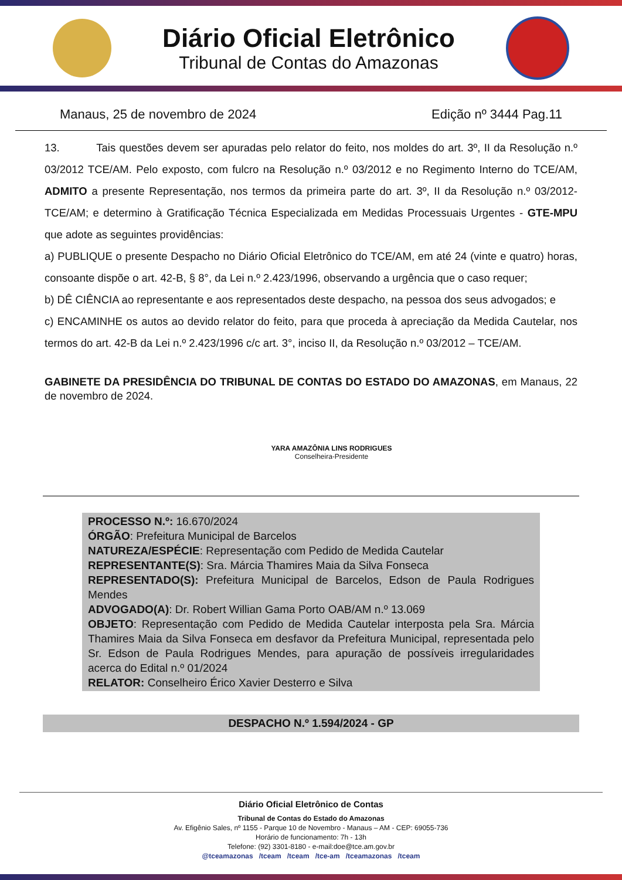Diário Oficial Eletrônico
Tribunal de Contas do Amazonas
Manaus, 25 de novembro de 2024 Edição nº 3444 Pag.11
13. Tais questões devem ser apuradas pelo relator do feito, nos moldes do art. 3º, II da Resolução n.º 03/2012 TCE/AM. Pelo exposto, com fulcro na Resolução n.º 03/2012 e no Regimento Interno do TCE/AM, ADMITO a presente Representação, nos termos da primeira parte do art. 3º, II da Resolução n.º 03/2012-TCE/AM; e determino à Gratificação Técnica Especializada em Medidas Processuais Urgentes - GTE-MPU que adote as seguintes providências:
a) PUBLIQUE o presente Despacho no Diário Oficial Eletrônico do TCE/AM, em até 24 (vinte e quatro) horas, consoante dispõe o art. 42-B, § 8°, da Lei n.º 2.423/1996, observando a urgência que o caso requer;
b) DÊ CIÊNCIA ao representante e aos representados deste despacho, na pessoa dos seus advogados; e
c) ENCAMINHE os autos ao devido relator do feito, para que proceda à apreciação da Medida Cautelar, nos termos do art. 42-B da Lei n.º 2.423/1996 c/c art. 3°, inciso II, da Resolução n.º 03/2012 – TCE/AM.
GABINETE DA PRESIDÊNCIA DO TRIBUNAL DE CONTAS DO ESTADO DO AMAZONAS, em Manaus, 22 de novembro de 2024.
YARA AMAZÔNIA LINS RODRIGUES
Conselheira-Presidente
PROCESSO N.º: 16.670/2024
ÓRGÃO: Prefeitura Municipal de Barcelos
NATUREZA/ESPÉCIE: Representação com Pedido de Medida Cautelar
REPRESENTANTE(S): Sra. Márcia Thamires Maia da Silva Fonseca
REPRESENTADO(S): Prefeitura Municipal de Barcelos, Edson de Paula Rodrigues Mendes
ADVOGADO(A): Dr. Robert Willian Gama Porto OAB/AM n.º 13.069
OBJETO: Representação com Pedido de Medida Cautelar interposta pela Sra. Márcia Thamires Maia da Silva Fonseca em desfavor da Prefeitura Municipal, representada pelo Sr. Edson de Paula Rodrigues Mendes, para apuração de possíveis irregularidades acerca do Edital n.º 01/2024
RELATOR: Conselheiro Érico Xavier Desterro e Silva
DESPACHO N.º 1.594/2024 - GP
Diário Oficial Eletrônico de Contas
Tribunal de Contas do Estado do Amazonas
Av. Efigênio Sales, nº 1155 - Parque 10 de Novembro - Manaus – AM - CEP: 69055-736
Horário de funcionamento: 7h - 13h
Telefone: (92) 3301-8180 - e-mail:doe@tce.am.gov.br
@tceamazonas /tceam /tceam /tce-am /tceamazonas /tceam